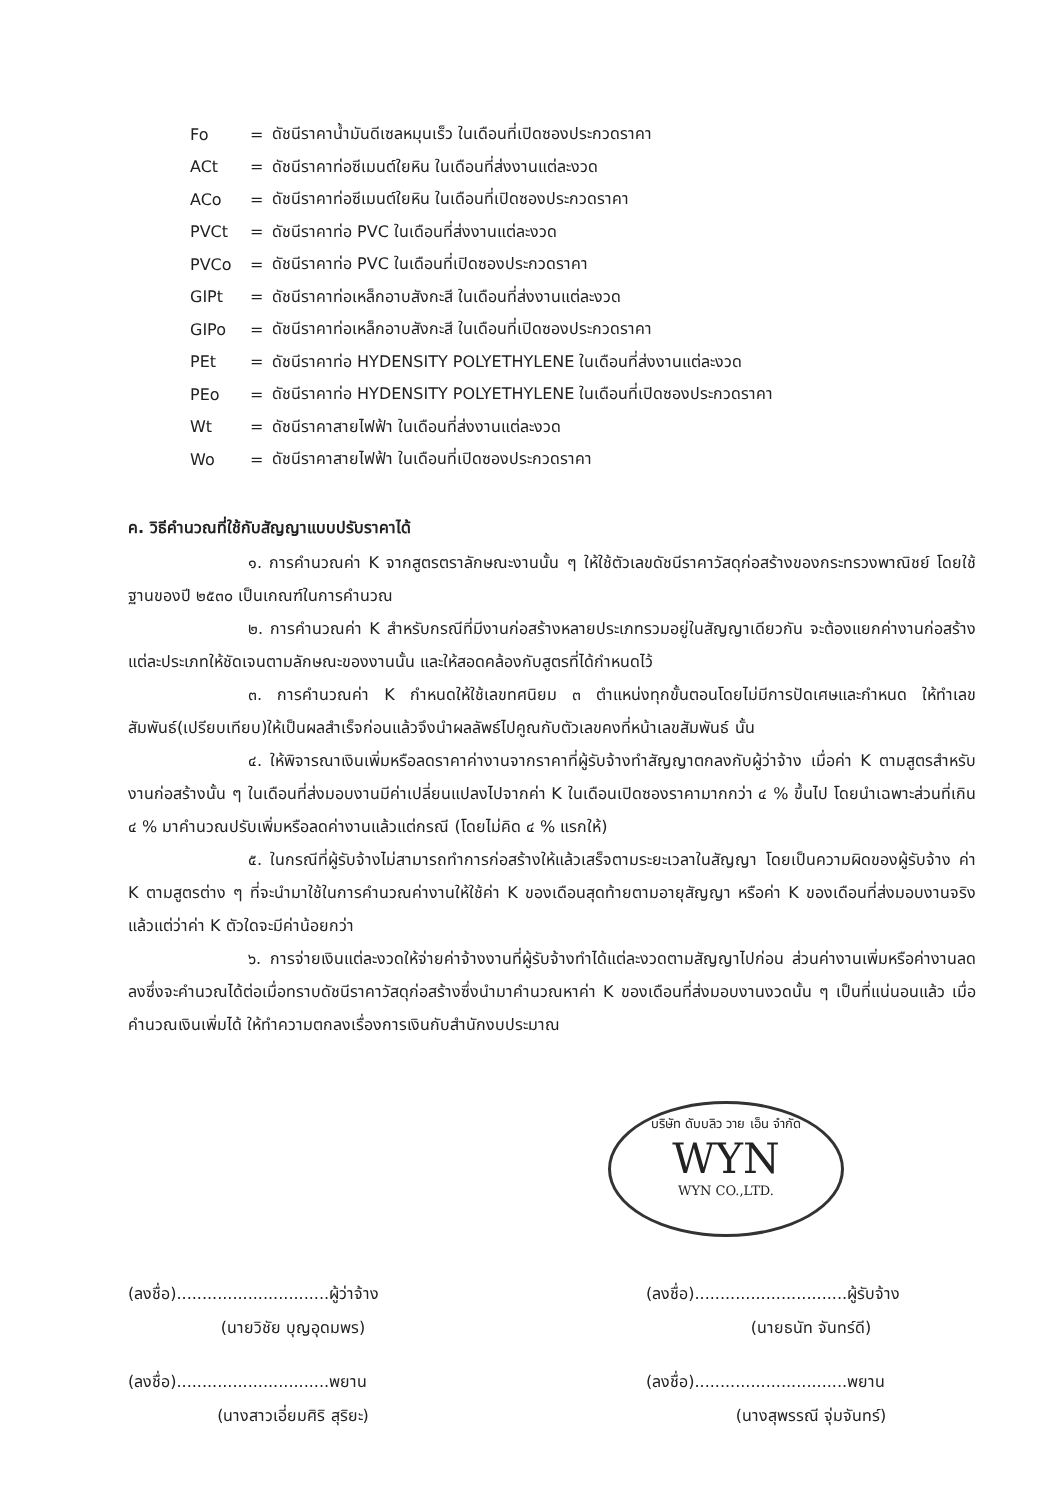Fo = ดัชนีราคาน้ำมันดีเซลหมุนเร็ว ในเดือนที่เปิดซองประกวดราคา
ACt = ดัชนีราคาท่อซีเมนต์ใยหิน ในเดือนที่ส่งงานแต่ละงวด
ACo = ดัชนีราคาท่อซีเมนต์ใยหิน ในเดือนที่เปิดซองประกวดราคา
PVCt = ดัชนีราคาท่อ PVC ในเดือนที่ส่งงานแต่ละงวด
PVCo = ดัชนีราคาท่อ PVC ในเดือนที่เปิดซองประกวดราคา
GIPt = ดัชนีราคาท่อเหล็กอาบสังกะสี ในเดือนที่ส่งงานแต่ละงวด
GIPo = ดัชนีราคาท่อเหล็กอาบสังกะสี ในเดือนที่เปิดซองประกวดราคา
PEt = ดัชนีราคาท่อ HYDENSITY POLYETHYLENE ในเดือนที่ส่งงานแต่ละงวด
PEo = ดัชนีราคาท่อ HYDENSITY POLYETHYLENE ในเดือนที่เปิดซองประกวดราคา
Wt = ดัชนีราคาสายไฟฟ้า ในเดือนที่ส่งงานแต่ละงวด
Wo = ดัชนีราคาสายไฟฟ้า ในเดือนที่เปิดซองประกวดราคา
ค. วิธีคำนวณที่ใช้กับสัญญาแบบปรับราคาได้
๑. การคำนวณค่า K จากสูตรตราลักษณะงานนั้น ๆ ให้ใช้ตัวเลขดัชนีราคาวัสดุก่อสร้างของกระทรวงพาณิชย์ โดยใช้ฐานของปี ๒๕๓๐ เป็นเกณฑ์ในการคำนวณ
๒. การคำนวณค่า K สำหรับกรณีที่มีงานก่อสร้างหลายประเภทรวมอยู่ในสัญญาเดียวกัน จะต้องแยกค่างานก่อสร้างแต่ละประเภทให้ชัดเจนตามลักษณะของงานนั้น และให้สอดคล้องกับสูตรที่ได้กำหนดไว้
๓. การคำนวณค่า K กำหนดให้ใช้เลขทศนิยม ๓ ตำแหน่งทุกขั้นตอนโดยไม่มีการปัดเศษและกำหนด ให้ทำเลขสัมพันธ์(เปรียบเทียบ)ให้เป็นผลสำเร็จก่อนแล้วจึงนำผลลัพธ์ไปคูณกับตัวเลขคงที่หน้าเลขสัมพันธ์ นั้น
๔. ให้พิจารณาเงินเพิ่มหรือลดราคาค่างานจากราคาที่ผู้รับจ้างทำสัญญาตกลงกับผู้ว่าจ้าง เมื่อค่า K ตามสูตรสำหรับงานก่อสร้างนั้น ๆ ในเดือนที่ส่งมอบงานมีค่าเปลี่ยนแปลงไปจากค่า K ในเดือนเปิดซองราคามากกว่า ๔ % ขึ้นไป โดยนำเฉพาะส่วนที่เกิน ๔ % มาคำนวณปรับเพิ่มหรือลดค่างานแล้วแต่กรณี (โดยไม่คิด ๔ % แรกให้)
๕. ในกรณีที่ผู้รับจ้างไม่สามารถทำการก่อสร้างให้แล้วเสร็จตามระยะเวลาในสัญญา โดยเป็นความผิดของผู้รับจ้าง ค่า K ตามสูตรต่าง ๆ ที่จะนำมาใช้ในการคำนวณค่างานให้ใช้ค่า K ของเดือนสุดท้ายตามอายุสัญญา หรือค่า K ของเดือนที่ส่งมอบงานจริง แล้วแต่ว่าค่า K ตัวใดจะมีค่าน้อยกว่า
๖. การจ่ายเงินแต่ละงวดให้จ่ายค่าจ้างงานที่ผู้รับจ้างทำได้แต่ละงวดตามสัญญาไปก่อน ส่วนค่างานเพิ่มหรือค่างานลดลงซึ่งจะคำนวณได้ต่อเมื่อทราบดัชนีราคาวัสดุก่อสร้างซึ่งนำมาคำนวณหาค่า K ของเดือนที่ส่งมอบงานงวดนั้น ๆ เป็นที่แน่นอนแล้ว เมื่อคำนวณเงินเพิ่มได้ ให้ทำความตกลงเรื่องการเงินกับสำนักงบประมาณ
บริษัท ดับบลิว วาย เอ็น จำกัด
WYN
WYN CO.,LTD.
(ลงชื่อ)..............................ผู้ว่าจ้าง
(นายวิชัย บุญอุดมพร)
(ลงชื่อ)..............................ผู้รับจ้าง
(นายธนัท จันทร์ดี)
(ลงชื่อ)..............................พยาน
(นางสาวเอี่ยมศิริ สุริยะ)
(ลงชื่อ)..............................พยาน
(นางสุพรรณี จุ่มจันทร์)